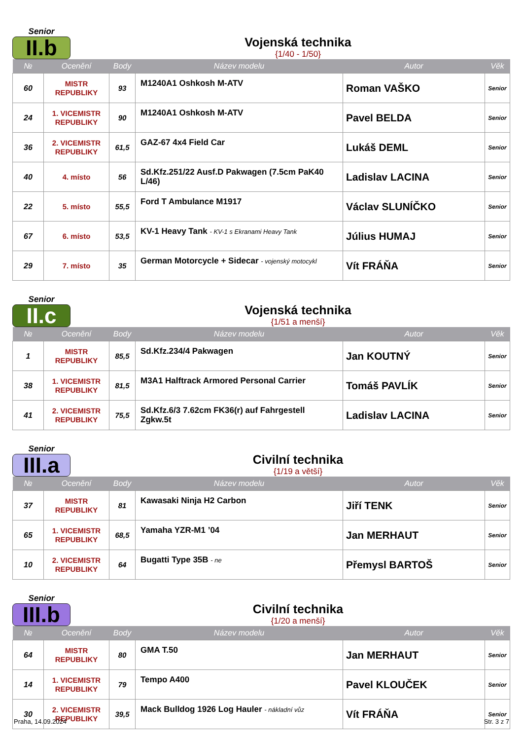Senior
II.b
Vojenská technika
{1/40 - 1/50}
| № | Ocenění | Body | Název modelu | Autor | Věk |
| --- | --- | --- | --- | --- | --- |
| 60 | MISTR REPUBLIKY | 93 | M1240A1 Oshkosh M-ATV | Roman VAŠKO | Senior |
| 24 | 1. VICEMISTR REPUBLIKY | 90 | M1240A1 Oshkosh M-ATV | Pavel BELDA | Senior |
| 36 | 2. VICEMISTR REPUBLIKY | 61,5 | GAZ-67 4x4 Field Car | Lukáš DEML | Senior |
| 40 | 4. místo | 56 | Sd.Kfz.251/22 Ausf.D Pakwagen (7.5cm PaK40 L/46) | Ladislav LACINA | Senior |
| 22 | 5. místo | 55,5 | Ford T Ambulance M1917 | Václav SLUNÍČKO | Senior |
| 67 | 6. místo | 53,5 | KV-1 Heavy Tank - KV-1 s Ekranami Heavy Tank | Július HUMAJ | Senior |
| 29 | 7. místo | 35 | German Motorcycle + Sidecar - vojenský motocykl | Vít FRÁŇA | Senior |
Senior
II.c
Vojenská technika
{1/51 a menší}
| № | Ocenění | Body | Název modelu | Autor | Věk |
| --- | --- | --- | --- | --- | --- |
| 1 | MISTR REPUBLIKY | 85,5 | Sd.Kfz.234/4 Pakwagen | Jan KOUTNÝ | Senior |
| 38 | 1. VICEMISTR REPUBLIKY | 81,5 | M3A1 Halftrack Armored Personal Carrier | Tomáš PAVLÍK | Senior |
| 41 | 2. VICEMISTR REPUBLIKY | 75,5 | Sd.Kfz.6/3 7.62cm FK36(r) auf Fahrgestell Zgkw.5t | Ladislav LACINA | Senior |
Senior
III.a
Civilní technika
{1/19 a větší}
| № | Ocenění | Body | Název modelu | Autor | Věk |
| --- | --- | --- | --- | --- | --- |
| 37 | MISTR REPUBLIKY | 81 | Kawasaki Ninja H2 Carbon | Jiří TENK | Senior |
| 65 | 1. VICEMISTR REPUBLIKY | 68,5 | Yamaha YZR-M1 ’04 | Jan MERHAUT | Senior |
| 10 | 2. VICEMISTR REPUBLIKY | 64 | Bugatti Type 35B - ne | Přemysl BARTOŠ | Senior |
Senior
III.b
Civilní technika
{1/20 a menší}
| № | Ocenění | Body | Název modelu | Autor | Věk |
| --- | --- | --- | --- | --- | --- |
| 64 | MISTR REPUBLIKY | 80 | GMA T.50 | Jan MERHAUT | Senior |
| 14 | 1. VICEMISTR REPUBLIKY | 79 | Tempo A400 | Pavel KLOUČEK | Senior |
| 30 | 2. VICEMISTR REPUBLIKY | 39,5 | Mack Bulldog 1926 Log Hauler - nákladní vůz | Vít FRÁŇA | Senior |
Praha, 14.09.2024 Str. 3 z 7